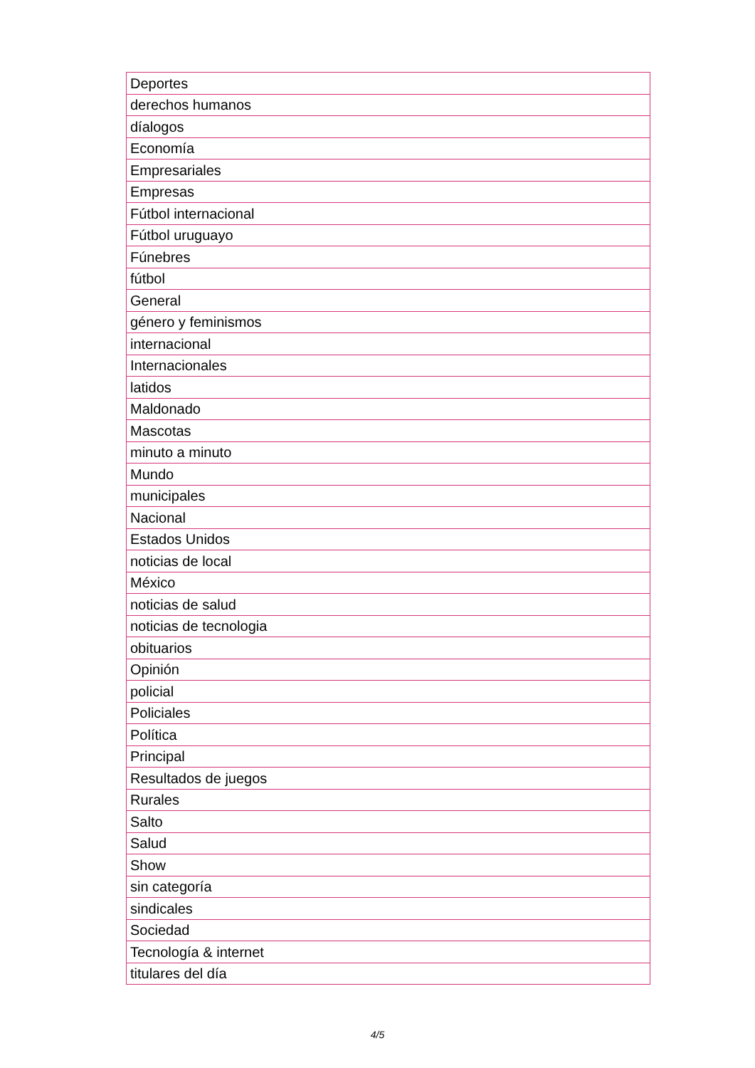| Deportes |
| derechos humanos |
| díalogos |
| Economía |
| Empresariales |
| Empresas |
| Fútbol internacional |
| Fútbol uruguayo |
| Fúnebres |
| fútbol |
| General |
| género y feminismos |
| internacional |
| Internacionales |
| latidos |
| Maldonado |
| Mascotas |
| minuto a minuto |
| Mundo |
| municipales |
| Nacional |
| Estados Unidos |
| noticias de local |
| México |
| noticias de salud |
| noticias de tecnologia |
| obituarios |
| Opinión |
| policial |
| Policiales |
| Política |
| Principal |
| Resultados de juegos |
| Rurales |
| Salto |
| Salud |
| Show |
| sin categoría |
| sindicales |
| Sociedad |
| Tecnología & internet |
| titulares del día |
4/5